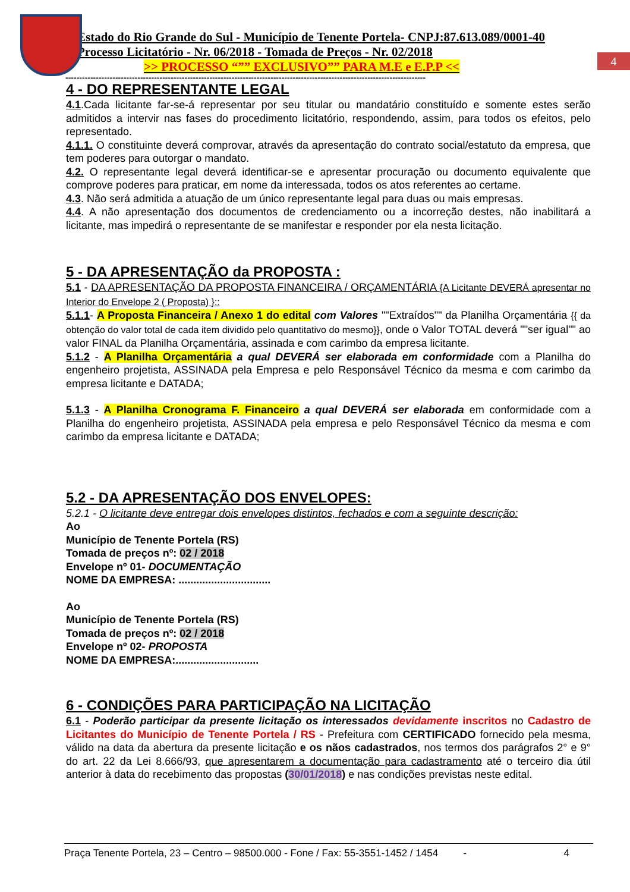4
Estado do Rio Grande do Sul - Município de Tenente Portela- CNPJ:87.613.089/0001-40
Processo Licitatório - Nr. 06/2018 - Tomada de Preços - Nr. 02/2018
>> PROCESSO “”” EXCLUSIVO”” PARA M.E e E.P.P <<
----------------------------------------------------------------------------------------------------------------------------------
4 - DO REPRESENTANTE LEGAL
4.1.Cada licitante far-se-á representar por seu titular ou mandatário constituído e somente estes serão admitidos a intervir nas fases do procedimento licitatório, respondendo, assim, para todos os efeitos, pelo representado.
4.1.1. O constituinte deverá comprovar, através da apresentação do contrato social/estatuto da empresa, que tem poderes para outorgar o mandato.
4.2. O representante legal deverá identificar-se e apresentar procuração ou documento equivalente que comprove poderes para praticar, em nome da interessada, todos os atos referentes ao certame.
4.3. Não será admitida a atuação de um único representante legal para duas ou mais empresas.
4.4. A não apresentação dos documentos de credenciamento ou a incorreção destes, não inabilitará a licitante, mas impedirá o representante de se manifestar e responder por ela nesta licitação.
5 - DA APRESENTAÇÃO da PROPOSTA :
5.1 - DA APRESENTAÇÃO DA PROPOSTA FINANCEIRA / ORÇAMENTÁRIA {A Licitante DEVERÁ apresentar no Interior do Envelope 2 ( Proposta) }::
5.1.1- A Proposta Financeira / Anexo 1 do edital com Valores ""Extraídos"" da Planilha Orçamentária {{ da obtenção do valor total de cada item dividido pelo quantitativo do mesmo}}, onde o Valor TOTAL deverá ""ser igual"" ao valor FINAL da Planilha Orçamentária, assinada e com carimbo da empresa licitante.
5.1.2 - A Planilha Orçamentária a qual DEVERÁ ser elaborada em conformidade com a Planilha do engenheiro projetista, ASSINADA pela Empresa e pelo Responsável Técnico da mesma e com carimbo da empresa licitante e DATADA;
5.1.3 - A Planilha Cronograma F. Financeiro a qual DEVERÁ ser elaborada em conformidade com a Planilha do engenheiro projetista, ASSINADA pela empresa e pelo Responsável Técnico da mesma e com carimbo da empresa licitante e DATADA;
5.2 - DA APRESENTAÇÃO DOS ENVELOPES:
5.2.1 - O licitante deve entregar dois envelopes distintos, fechados e com a seguinte descrição:
Ao
Município de Tenente Portela (RS)
Tomada de preços nº: 02 / 2018
Envelope nº 01- DOCUMENTAÇÃO
NOME DA EMPRESA: ...............................
Ao
Município de Tenente Portela (RS)
Tomada de preços nº: 02 / 2018
Envelope nº 02- PROPOSTA
NOME DA EMPRESA:............................
6 - CONDIÇÕES PARA PARTICIPAÇÃO NA LICITAÇÃO
6.1 - Poderão participar da presente licitação os interessados devidamente inscritos no Cadastro de Licitantes do Município de Tenente Portela / RS - Prefeitura com CERTIFICADO fornecido pela mesma, válido na data da abertura da presente licitação e os nãos cadastrados, nos termos dos parágrafos 2° e 9° do art. 22 da Lei 8.666/93, que apresentarem a documentação para cadastramento até o terceiro dia útil anterior à data do recebimento das propostas (30/01/2018) e nas condições previstas neste edital.
Praça Tenente Portela, 23 – Centro – 98500.000 - Fone / Fax: 55-3551-1452 / 1454 - 4